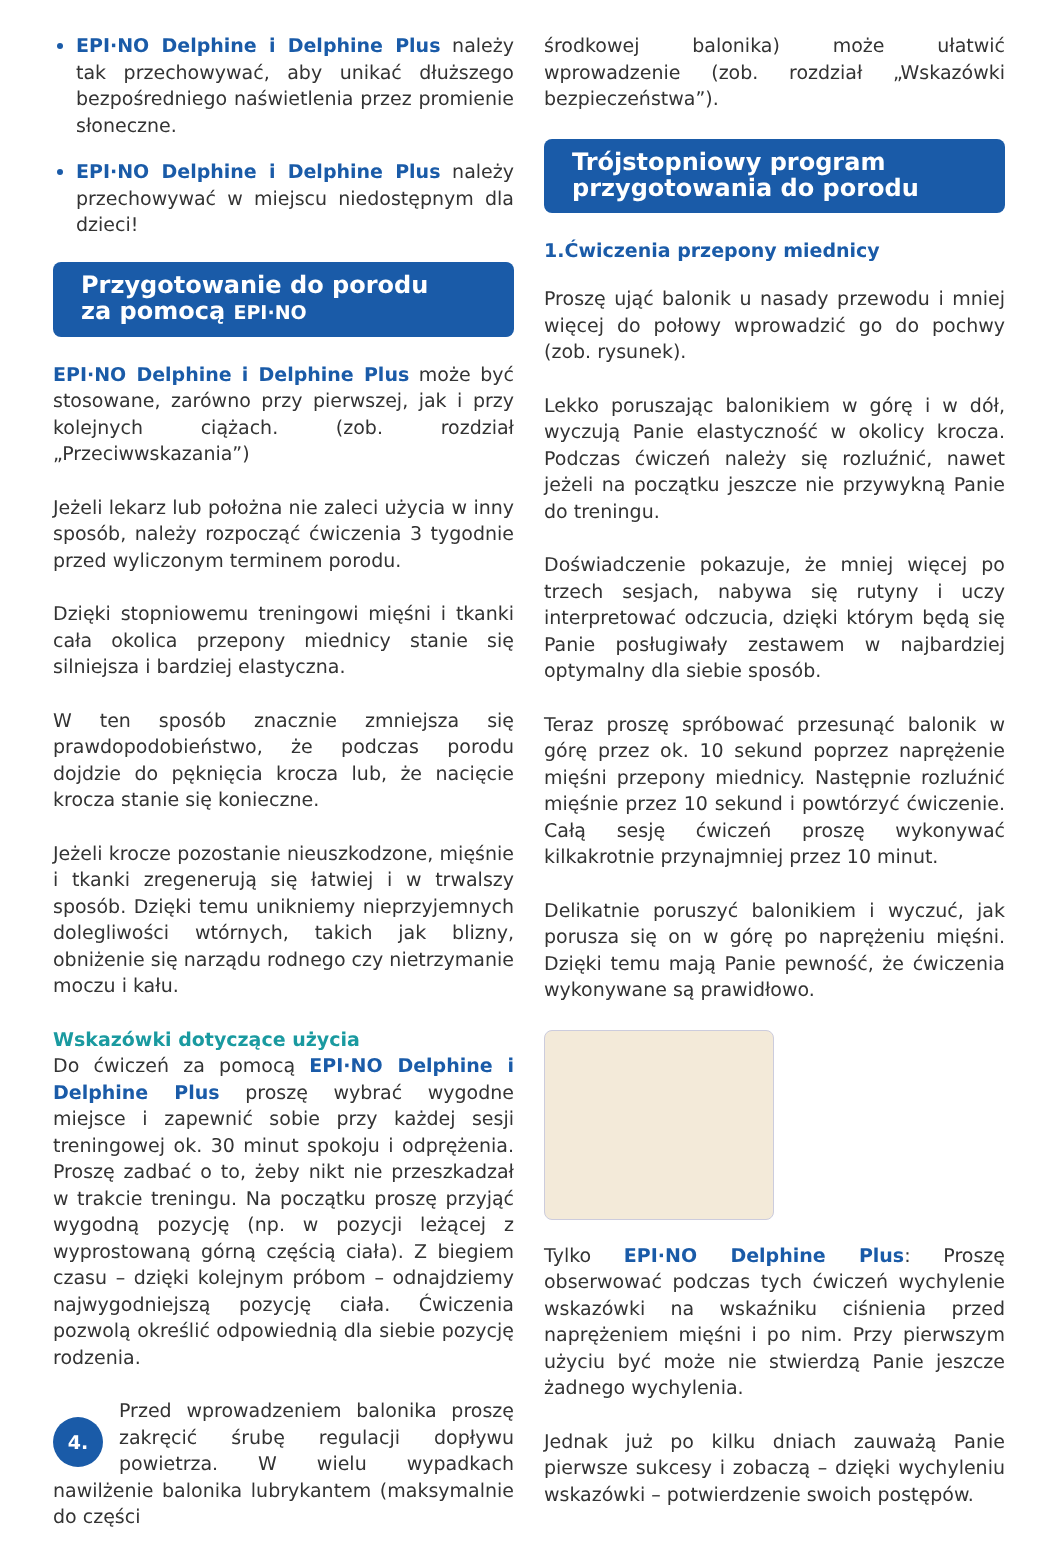EPI·NO Delphine i Delphine Plus należy tak przechowywać, aby unikać dłuższego bezpośredniego naświetlenia przez promienie słoneczne.
EPI·NO Delphine i Delphine Plus należy przechowywać w miejscu niedostępnym dla dzieci!
Przygotowanie do porodu
za pomocą EPI·NO
EPI·NO Delphine i Delphine Plus może być stosowane, zarówno przy pierwszej, jak i przy kolejnych ciążach. (zob. rozdział „Przeciwwskazania”)
Jeżeli lekarz lub położna nie zaleci użycia w inny sposób, należy rozpocząć ćwiczenia 3 tygodnie przed wyliczonym terminem porodu.
Dzięki stopniowemu treningowi mięśni i tkanki cała okolica przepony miednicy stanie się silniejsza i bardziej elastyczna.
W ten sposób znacznie zmniejsza się prawdopodobieństwo, że podczas porodu dojdzie do pęknięcia krocza lub, że nacięcie krocza stanie się konieczne.
Jeżeli krocze pozostanie nieuszkodzone, mięśnie i tkanki zregenerują się łatwiej i w trwalszy sposób. Dzięki temu unikniemy nieprzyjemnych dolegliwości wtórnych, takich jak blizny, obniżenie się narządu rodnego czy nietrzymanie moczu i kału.
Wskazówki dotyczące użycia
Do ćwiczeń za pomocą EPI·NO Delphine i Delphine Plus proszę wybrać wygodne miejsce i zapewnić sobie przy każdej sesji treningowej ok. 30 minut spokoju i odprężenia. Proszę zadbać o to, żeby nikt nie przeszkadzał w trakcie treningu. Na początku proszę przyjąć wygodną pozycję (np. w pozycji leżącej z wyprostowaną górną częścią ciała). Z biegiem czasu – dzięki kolejnym próbom – odnajdziemy najwygodniejszą pozycję ciała. Ćwiczenia pozwolą określić odpowiednią dla siebie pozycję rodzenia.
4. Przed wprowadzeniem balonika proszę zakręcić śrubę regulacji dopływu powietrza. W wielu wypadkach nawilżenie balonika lubrykantem (maksymalnie do części
środkowej balonika) może ułatwić wprowadzenie (zob. rozdział „Wskazówki bezpieczeństwa”).
Trójstopniowy program
przygotowania do porodu
1.Ćwiczenia przepony miednicy
Proszę ująć balonik u nasady przewodu i mniej więcej do połowy wprowadzić go do pochwy (zob. rysunek).
Lekko poruszając balonikiem w górę i w dół, wyczują Panie elastyczność w okolicy krocza. Podczas ćwiczeń należy się rozluźnić, nawet jeżeli na początku jeszcze nie przywykną Panie do treningu.
Doświadczenie pokazuje, że mniej więcej po trzech sesjach, nabywa się rutyny i uczy interpretować odczucia, dzięki którym będą się Panie posługiwały zestawem w najbardziej optymalny dla siebie sposób.
Teraz proszę spróbować przesunąć balonik w górę przez ok. 10 sekund poprzez naprężenie mięśni przepony miednicy. Następnie rozluźnić mięśnie przez 10 sekund i powtórzyć ćwiczenie. Całą sesję ćwiczeń proszę wykonywać kilkakrotnie przynajmniej przez 10 minut.
Delikatnie poruszyć balonikiem i wyczuć, jak porusza się on w górę po naprężeniu mięśni. Dzięki temu mają Panie pewność, że ćwiczenia wykonywane są prawidłowo.
Tylko EPI·NO Delphine Plus: Proszę obserwować podczas tych ćwiczeń wychylenie wskazówki na wskaźniku ciśnienia przed naprężeniem mięśni i po nim. Przy pierwszym użyciu być może nie stwierdzą Panie jeszcze żadnego wychylenia.
Jednak już po kilku dniach zauważą Panie pierwsze sukcesy i zobaczą – dzięki wychyleniu wskazówki – potwierdzenie swoich postępów.